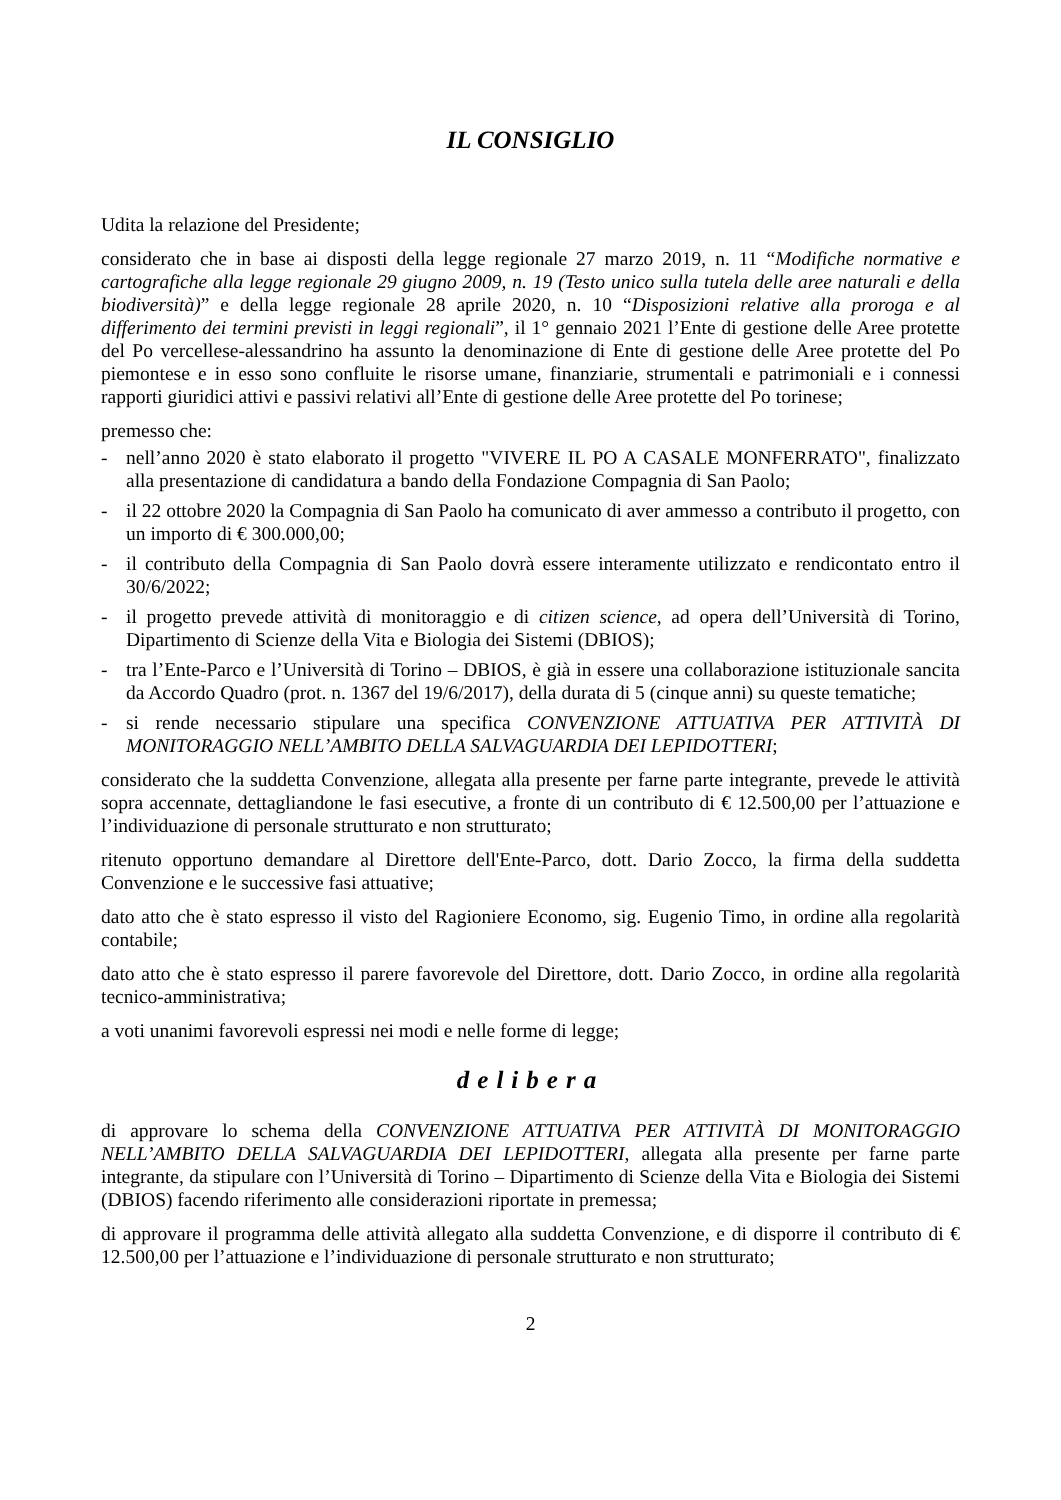IL CONSIGLIO
Udita la relazione del Presidente;
considerato che in base ai disposti della legge regionale 27 marzo 2019, n. 11 “Modifiche normative e cartografiche alla legge regionale 29 giugno 2009, n. 19 (Testo unico sulla tutela delle aree naturali e della biodiversità)” e della legge regionale 28 aprile 2020, n. 10 “Disposizioni relative alla proroga e al differimento dei termini previsti in leggi regionali”, il 1° gennaio 2021 l’Ente di gestione delle Aree protette del Po vercellese-alessandrino ha assunto la denominazione di Ente di gestione delle Aree protette del Po piemontese e in esso sono confluite le risorse umane, finanziarie, strumentali e patrimoniali e i connessi rapporti giuridici attivi e passivi relativi all’Ente di gestione delle Aree protette del Po torinese;
premesso che:
- nell’anno 2020 è stato elaborato il progetto "VIVERE IL PO A CASALE MONFERRATO", finalizzato alla presentazione di candidatura a bando della Fondazione Compagnia di San Paolo;
- il 22 ottobre 2020 la Compagnia di San Paolo ha comunicato di aver ammesso a contributo il progetto, con un importo di € 300.000,00;
- il contributo della Compagnia di San Paolo dovrà essere interamente utilizzato e rendicontato entro il 30/6/2022;
- il progetto prevede attività di monitoraggio e di citizen science, ad opera dell’Università di Torino, Dipartimento di Scienze della Vita e Biologia dei Sistemi (DBIOS);
- tra l’Ente-Parco e l’Università di Torino – DBIOS, è già in essere una collaborazione istituzionale sancita da Accordo Quadro (prot. n. 1367 del 19/6/2017), della durata di 5 (cinque anni) su queste tematiche;
- si rende necessario stipulare una specifica CONVENZIONE ATTUATIVA PER ATTIVITÀ DI MONITORAGGIO NELL’AMBITO DELLA SALVAGUARDIA DEI LEPIDOTTERI;
considerato che la suddetta Convenzione, allegata alla presente per farne parte integrante, prevede le attività sopra accennate, dettagliandone le fasi esecutive, a fronte di un contributo di € 12.500,00 per l’attuazione e l’individuazione di personale strutturato e non strutturato;
ritenuto opportuno demandare al Direttore dell'Ente-Parco, dott. Dario Zocco, la firma della suddetta Convenzione e le successive fasi attuative;
dato atto che è stato espresso il visto del Ragioniere Economo, sig. Eugenio Timo, in ordine alla regolarità contabile;
dato atto che è stato espresso il parere favorevole del Direttore, dott. Dario Zocco, in ordine alla regolarità tecnico-amministrativa;
a voti unanimi favorevoli espressi nei modi e nelle forme di legge;
delibera
di approvare lo schema della CONVENZIONE ATTUATIVA PER ATTIVITÀ DI MONITORAGGIO NELL’AMBITO DELLA SALVAGUARDIA DEI LEPIDOTTERI, allegata alla presente per farne parte integrante, da stipulare con l’Università di Torino – Dipartimento di Scienze della Vita e Biologia dei Sistemi (DBIOS) facendo riferimento alle considerazioni riportate in premessa;
di approvare il programma delle attività allegato alla suddetta Convenzione, e di disporre il contributo di € 12.500,00 per l’attuazione e l’individuazione di personale strutturato e non strutturato;
2